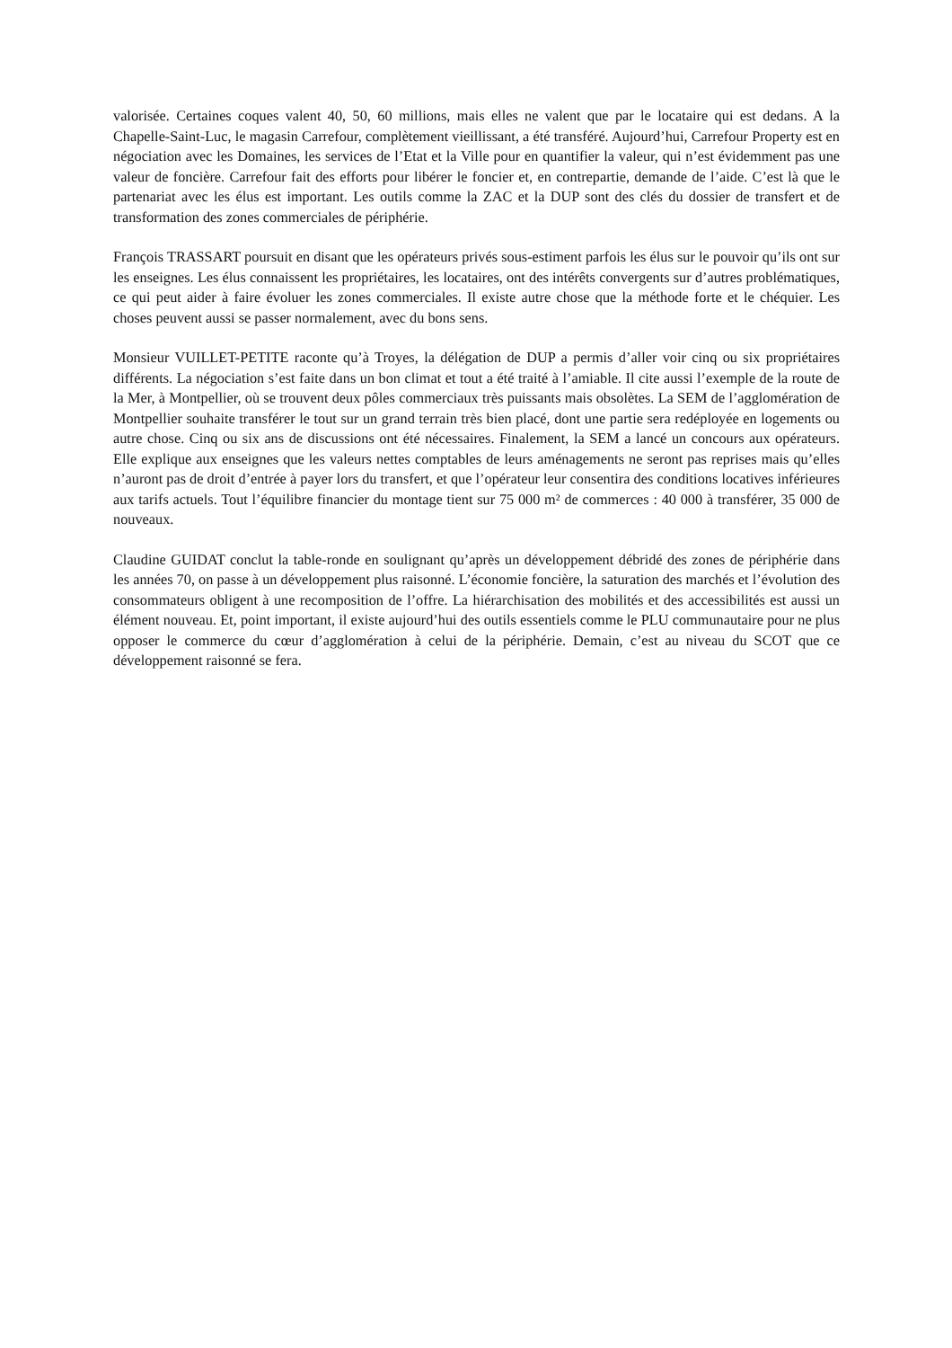valorisée. Certaines coques valent 40, 50, 60 millions, mais elles ne valent que par le locataire qui est dedans. A la Chapelle-Saint-Luc, le magasin Carrefour, complètement vieillissant, a été transféré. Aujourd’hui, Carrefour Property est en négociation avec les Domaines, les services de l’Etat et la Ville pour en quantifier la valeur, qui n’est évidemment pas une valeur de foncière. Carrefour fait des efforts pour libérer le foncier et, en contrepartie, demande de l’aide. C’est là que le partenariat avec les élus est important. Les outils comme la ZAC et la DUP sont des clés du dossier de transfert et de transformation des zones commerciales de périphérie.
François TRASSART poursuit en disant que les opérateurs privés sous-estiment parfois les élus sur le pouvoir qu’ils ont sur les enseignes. Les élus connaissent les propriétaires, les locataires, ont des intérêts convergents sur d’autres problématiques, ce qui peut aider à faire évoluer les zones commerciales. Il existe autre chose que la méthode forte et le chéquier. Les choses peuvent aussi se passer normalement, avec du bons sens.
Monsieur VUILLET-PETITE raconte qu’à Troyes, la délégation de DUP a permis d’aller voir cinq ou six propriétaires différents. La négociation s’est faite dans un bon climat et tout a été traité à l’amiable. Il cite aussi l’exemple de la route de la Mer, à Montpellier, où se trouvent deux pôles commerciaux très puissants mais obsolètes. La SEM de l’agglomération de Montpellier souhaite transférer le tout sur un grand terrain très bien placé, dont une partie sera redéployée en logements ou autre chose. Cinq ou six ans de discussions ont été nécessaires. Finalement, la SEM a lancé un concours aux opérateurs. Elle explique aux enseignes que les valeurs nettes comptables de leurs aménagements ne seront pas reprises mais qu’elles n’auront pas de droit d’entrée à payer lors du transfert, et que l’opérateur leur consentira des conditions locatives inférieures aux tarifs actuels. Tout l’équilibre financier du montage tient sur 75 000 m² de commerces : 40 000 à transférer, 35 000 de nouveaux.
Claudine GUIDAT conclut la table-ronde en soulignant qu’après un développement débridé des zones de périphérie dans les années 70, on passe à un développement plus raisonné. L’économie foncière, la saturation des marchés et l’évolution des consommateurs obligent à une recomposition de l’offre. La hiérarchisation des mobilités et des accessibilités est aussi un élément nouveau. Et, point important, il existe aujourd’hui des outils essentiels comme le PLU communautaire pour ne plus opposer le commerce du cœur d’agglomération à celui de la périphérie. Demain, c’est au niveau du SCOT que ce développement raisonné se fera.